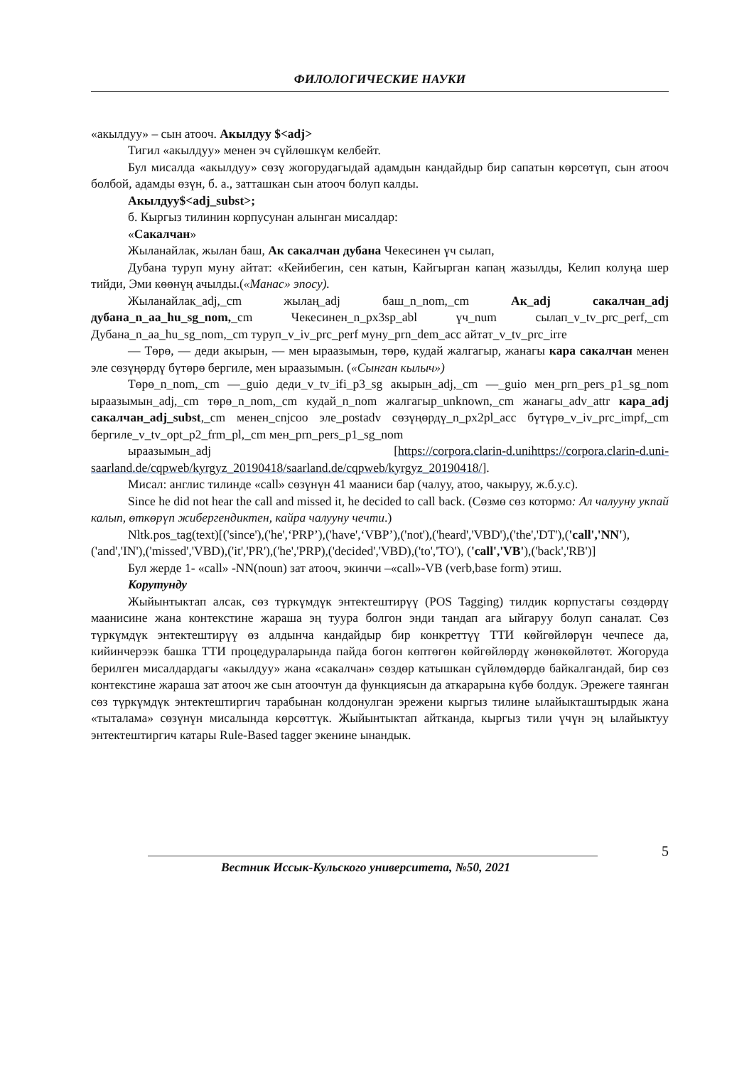ФИЛОЛОГИЧЕСКИЕ НАУКИ
«акылдуу» – сын атооч. Акылдуу $<adj>
Тигил «акылдуу» менен эч сүйлөшкүм келбейт.
Бул мисалда «акылдуу» сөзү жогорудагыдай адамдын кандайдыр бир сапатын көрсөтүп, сын атооч болбой, адамды өзүн, б. а., затташкан сын атооч болуп калды.
Акылдуу$<adj_subst>;
б. Кыргыз тилинин корпусунан алынган мисалдар:
«Сакалчан»
Жыланайлак, жылан баш, Ак сакалчан дубана Чекесинен үч сылап,
Дубана туруп муну айтат: «Кейибегин, сен катын, Кайгырган капаң жазылды, Келип колуңа шер тийди, Эми көөнүң ачылды.(«Манас» эпосу).
Жыланайлак_adj,_cm жылаң_adj баш_n_nom,_cm Ак_adj сакалчан_adj дубана_n_aa_hu_sg_nom,_cm Чекесинен_n_px3sp_abl үч_num сылап_v_tv_prc_perf,_cm Дубана_n_aa_hu_sg_nom,_cm туруп_v_iv_prc_perf муну_prn_dem_acc айтат_v_tv_prc_irre
— Төрө, — деди акырын, — мен ыраазымын, төрө, кудай жалгагыр, жанагы кара сакалчан менен эле сөзүңөрдү бүтөрө бергиле, мен ыраазымын. («Сынган кылыч»)
Төрө_n_nom,_cm —_guio деди_v_tv_ifi_p3_sg акырын_adj,_cm —_guio мен_prn_pers_p1_sg_nom ыраазымын_adj,_cm төрө_n_nom,_cm кудай_n_nom жалгагыр_unknown,_cm жанагы_adv_attr кара_adj сакалчан_adj_subst,_cm менен_cnjcoo эле_postadv сөзүңөрдү_n_px2pl_acc бүтүрө_v_iv_prc_impf,_cm бергиле_v_tv_opt_p2_frm_pl,_cm мен_prn_pers_p1_sg_nom
ыраазымын_adj [https://corpora.clarin-d.unihttps://corpora.clarin-d.uni-saarland.de/cqpweb/kyrgyz_20190418/saarland.de/cqpweb/kyrgyz_20190418/].
Мисал: англис тилинде «call» сөзүнүн 41 мааниси бар (чалуу, атоо, чакыруу, ж.б.у.с).
Since he did not hear the call and missed it, he decided to call back. (Сөзмө сөз котормо: Ал чалууну укпай калып, өткөрүп жибергендиктен, кайра чалууну чечти.)
Nltk.pos_tag(text)[('since'),('he',‘PRP’),('have',‘VBP’),('not'),('heard','VBD'),('the','DT'),('call','NN'),('and','IN'),('missed','VBD),('it','PR'),('he','PRP),('decided','VBD),('to','TO'), ('call','VB'),('back','RB')]
Бул жерде 1- «call» -NN(noun) зат атооч, экинчи –«call»-VB (verb,base form) этиш.
Корутунду
Жыйынтыктап алсак, сөз түркүмдүк энтектештирүү (POS Tagging) тилдик корпустагы сөздөрдү маанисине жана контекстине жараша эң туура болгон энди тандап ага ыйгаруу болуп саналат. Сөз түркүмдүк энтектештирүү өз алдынча кандайдыр бир конкреттүү ТТИ көйгөйлөрүн чечпесе да, кийинчерээк башка ТТИ процедураларында пайда богон көптөгөн көйгөйлөрдү жөнөкөйлөтөт. Жогоруда берилген мисалдардагы «акылдуу» жана «сакалчан» сөздөр катышкан сүйлөмдөрдө байкалгандай, бир сөз контекстине жараша зат атооч же сын атоочтун да функциясын да аткарарына күбө болдук. Эрежеге таянган сөз түркүмдүк энтектештиргич тарабынан колдонулган эрежени кыргыз тилине ылайыкташтырдык жана «тыталама» сөзүнүн мисалында көрсөттүк. Жыйынтыктап айтканда, кыргыз тили үчүн эң ылайыктуу энтектештиргич катары Rule-Based tagger экенине ынандык.
Вестник Иссык-Кульского университета, №50, 2021
5